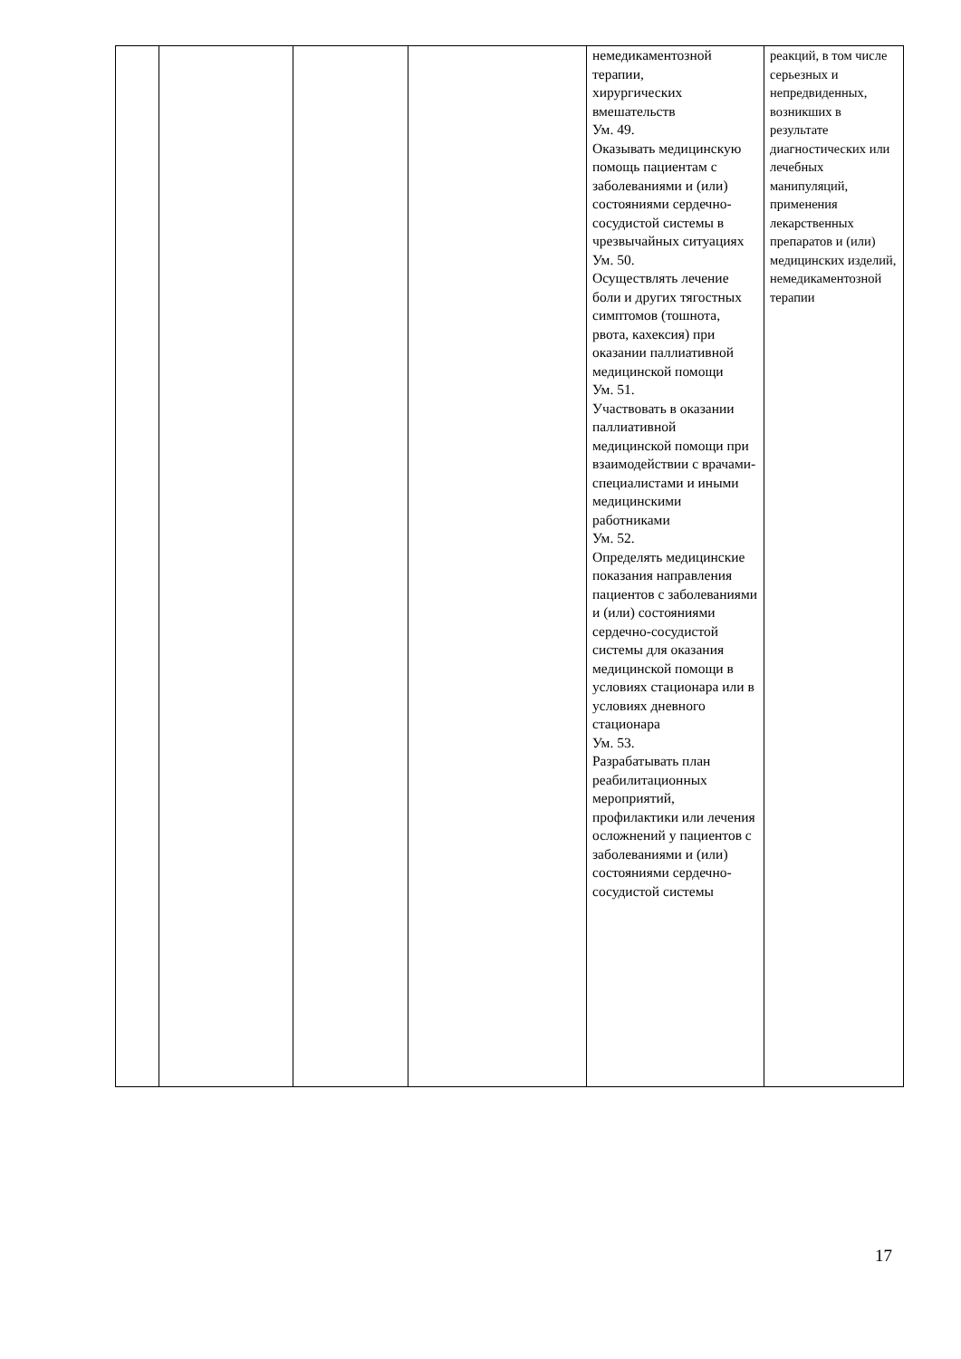| | | | | немедикаментозной терапии, хирургических вмешательств Ум. 49. Оказывать медицинскую помощь пациентам с заболеваниями и (или) состояниями сердечно-сосудистой системы в чрезвычайных ситуациях Ум. 50. Осуществлять лечение боли и других тягостных симптомов (тошнота, рвота, кахексия) при оказании паллиативной медицинской помощи Ум. 51. Участвовать в оказании паллиативной медицинской помощи при взаимодействии с врачами-специалистами и иными медицинскими работниками Ум. 52. Определять медицинские показания направления пациентов с заболеваниями и (или) состояниями сердечно-сосудистой системы для оказания медицинской помощи в условиях стационара или в условиях дневного стационара Ум. 53. Разрабатывать план реабилитационных мероприятий, профилактики или лечения осложнений у пациентов с заболеваниями и (или) состояниями сердечно-сосудистой системы | реакций, в том числе серьезных и непредвиденных, возникших в результате диагностических или лечебных манипуляций, применения лекарственных препаратов и (или) медицинских изделий, немедикаментозной терапии |
17